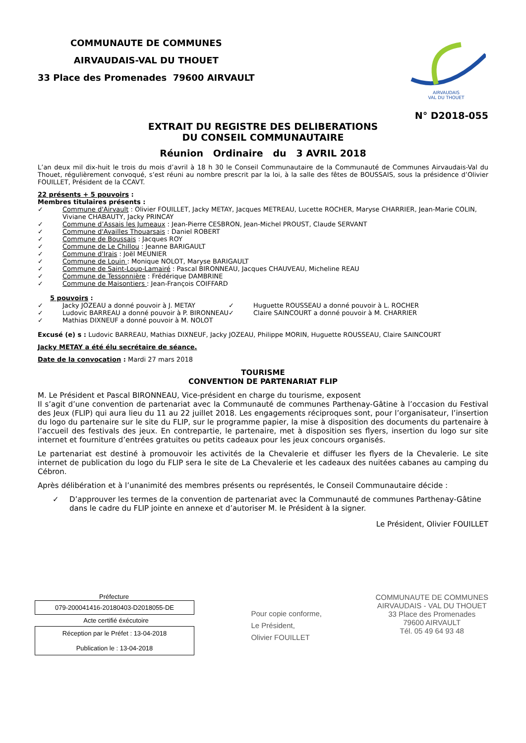COMMUNAUTE DE COMMUNES
AIRVAUDAIS-VAL DU THOUET
33 Place des Promenades 79600 AIRVAULT
AIRVAUDAIS
VAL DU THOUET
N° D2018-055
EXTRAIT DU REGISTRE DES DELIBERATIONS
DU CONSEIL COMMUNAUTAIRE
Réunion Ordinaire du 3 AVRIL 2018
L’an deux mil dix-huit le trois du mois d’avril à 18 h 30 le Conseil Communautaire de la Communauté de Communes Airvaudais-Val du Thouet, régulièrement convoqué, s’est réuni au nombre prescrit par la loi, à la salle des fêtes de BOUSSAIS, sous la présidence d’Olivier FOUILLET, Président de la CCAVT.
22 présents + 5 pouvoirs :
Membres titulaires présents :
✓ Commune d'Airvault : Olivier FOUILLET, Jacky METAY, Jacques METREAU, Lucette ROCHER, Maryse CHARRIER, Jean-Marie COLIN, Viviane CHABAUTY, Jacky PRINCAY
✓ Commune d’Assais les Jumeaux : Jean-Pierre CESBRON, Jean-Michel PROUST, Claude SERVANT
✓ Commune d'Availles Thouarsais : Daniel ROBERT
✓ Commune de Boussais : Jacques ROY
✓ Commune de Le Chillou : Jeanne BARIGAULT
✓ Commune d'Irais : Joël MEUNIER
✓ Commune de Louin : Monique NOLOT, Maryse BARIGAULT
✓ Commune de Saint-Loup-Lamairé : Pascal BIRONNEAU, Jacques CHAUVEAU, Micheline REAU
✓ Commune de Tessonnière : Frédérique DAMBRINE
✓ Commune de Maisontiers : Jean-François COIFFARD
5 pouvoirs :
✓ Jacky JOZEAU a donné pouvoir à J. METAY
✓ Ludovic BARREAU a donné pouvoir à P. BIRONNEAU
✓ Mathias DIXNEUF a donné pouvoir à M. NOLOT
✓ Huguette ROUSSEAU a donné pouvoir à L. ROCHER
✓ Claire SAINCOURT a donné pouvoir à M. CHARRIER
Excusé (e) s : Ludovic BARREAU, Mathias DIXNEUF, Jacky JOZEAU, Philippe MORIN, Huguette ROUSSEAU, Claire SAINCOURT
Jacky METAY a été élu secrétaire de séance.
Date de la convocation : Mardi 27 mars 2018
TOURISME
CONVENTION DE PARTENARIAT FLIP
M. Le Président et Pascal BIRONNEAU, Vice-président en charge du tourisme, exposent
Il s’agit d’une convention de partenariat avec la Communauté de communes Parthenay-Gâtine à l’occasion du Festival des Jeux (FLIP) qui aura lieu du 11 au 22 juillet 2018. Les engagements réciproques sont, pour l’organisateur, l’insertion du logo du partenaire sur le site du FLIP, sur le programme papier, la mise à disposition des documents du partenaire à l’accueil des festivals des jeux. En contrepartie, le partenaire, met à disposition ses flyers, insertion du logo sur site internet et fourniture d’entrées gratuites ou petits cadeaux pour les jeux concours organisés.
Le partenariat est destiné à promouvoir les activités de la Chevalerie et diffuser les flyers de la Chevalerie. Le site internet de publication du logo du FLIP sera le site de La Chevalerie et les cadeaux des nuitées cabanes au camping du Cébron.
Après délibération et à l’unanimité des membres présents ou représentés, le Conseil Communautaire décide :
✓ D’approuver les termes de la convention de partenariat avec la Communauté de communes Parthenay-Gâtine dans le cadre du FLIP jointe en annexe et d’autoriser M. le Président à la signer.
Le Président, Olivier FOUILLET
Préfecture
079-200041416-20180403-D2018055-DE
Acte certifié éxécutoire
Réception par le Préfet : 13-04-2018
Publication le : 13-04-2018
Pour copie conforme,
Le Président,
Olivier FOUILLET
COMMUNAUTE DE COMMUNES
AIRVAUDAIS - VAL DU THOUET
33 Place des Promenades
79600 AIRVAULT
Tél. 05 49 64 93 48